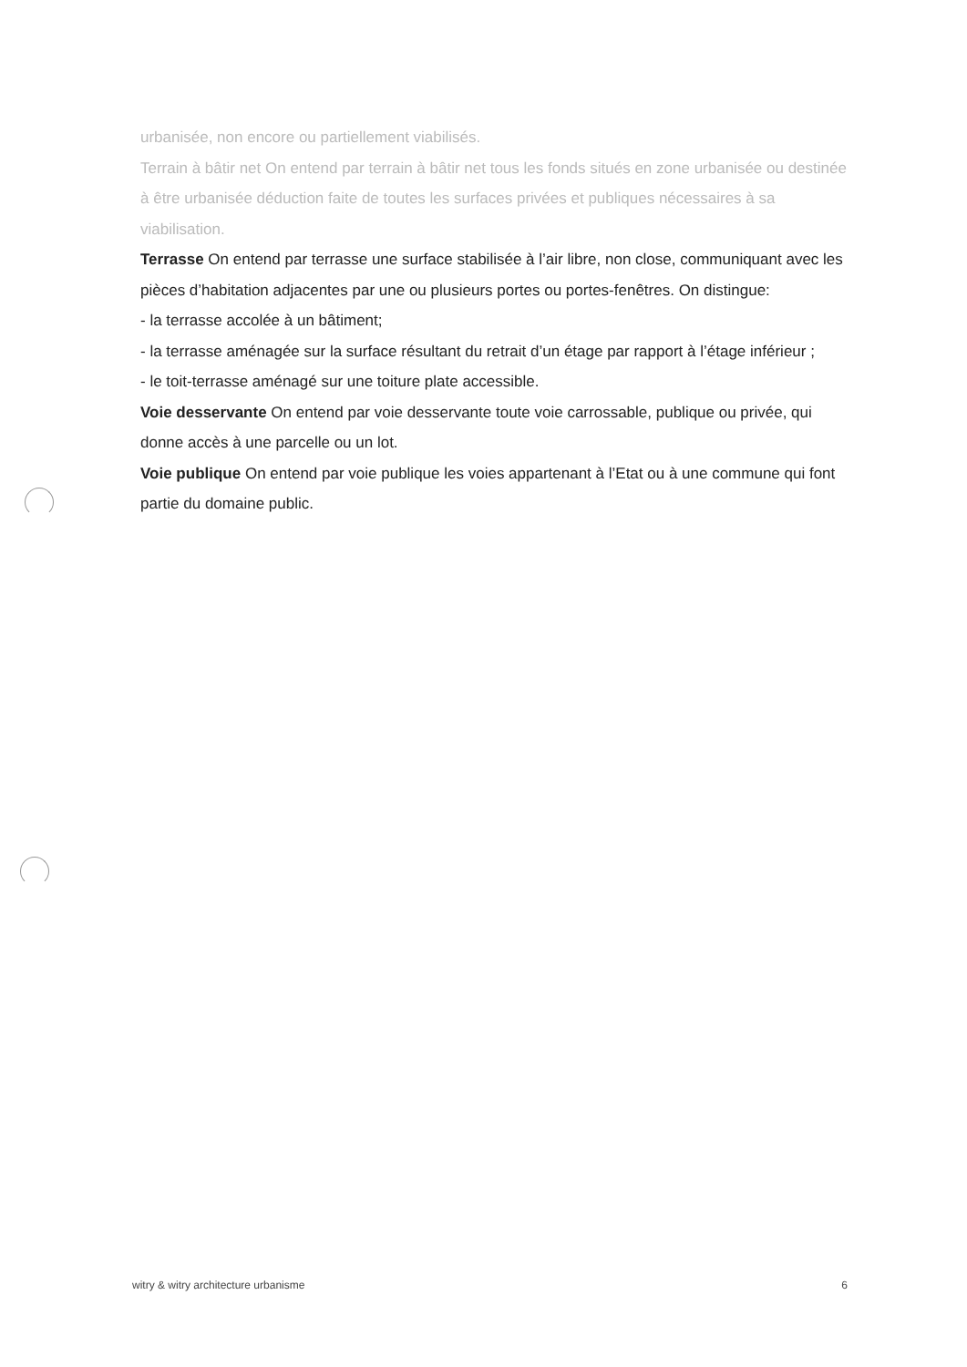urbanisée, non encore ou partiellement viabilisés.
Terrain à bâtir net On entend par terrain à bâtir net tous les fonds situés en zone urbanisée ou destinée à être urbanisée déduction faite de toutes les surfaces privées et publiques nécessaires à sa viabilisation.
Terrasse On entend par terrasse une surface stabilisée à l’air libre, non close, communiquant avec les pièces d’habitation adjacentes par une ou plusieurs portes ou portes-fenêtres. On distingue:
- la terrasse accolée à un bâtiment;
- la terrasse aménagée sur la surface résultant du retrait d’un étage par rapport à l’étage inférieur ;
- le toit-terrasse aménagé sur une toiture plate accessible.
Voie desservante On entend par voie desservante toute voie carrossable, publique ou privée, qui donne accès à une parcelle ou un lot.
Voie publique On entend par voie publique les voies appartenant à l’Etat ou à une commune qui font partie du domaine public.
witry & witry architecture urbanisme 6